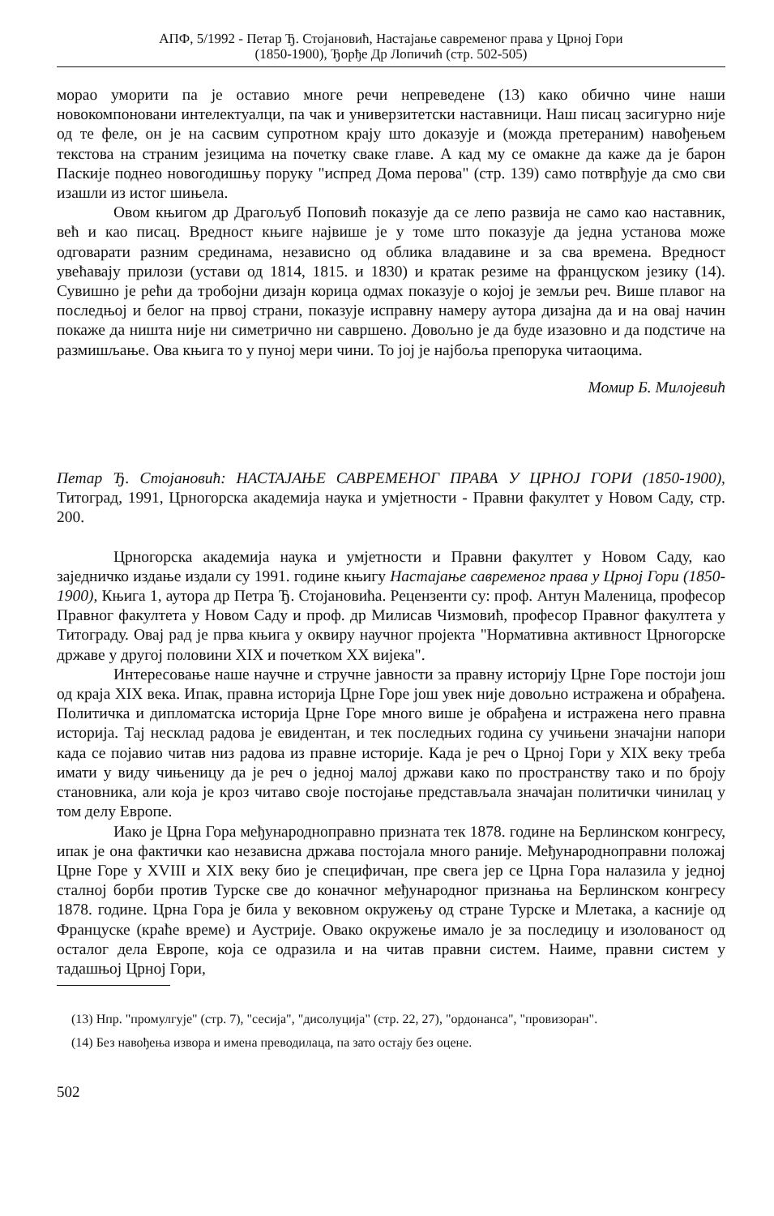АПФ, 5/1992 - Петар Ђ. Стојановић, Настајање савременог права у Црној Гори
(1850-1900), Ђорђе Др Лопичић (стр. 502-505)
морао уморити па је оставио многе речи непреведене (13) како обично чине наши новокомпоновани интелектуалци, па чак и универзитетски наставници. Наш писац засигурно није од те феле, он је на сасвим супротном крају што доказује и (можда претераним) навођењем текстова на страним језицима на почетку сваке главе. А кад му се омакне да каже да је барон Паскије поднео новогодишњу поруку "испред Дома перова" (стр. 139) само потврђује да смо сви изашли из истог шињела.
Овом књигом др Драгољуб Поповић показује да се лепо развија не само као наставник, већ и као писац. Вредност књиге највише је у томе што показује да једна установа може одговарати разним срединама, независно од облика владавине и за сва времена. Вредност увећавају прилози (устави од 1814, 1815. и 1830) и кратак резиме на француском језику (14). Сувишно је рећи да тробојни дизајн корица одмах показује о којој је земљи реч. Више плавог на последњој и белог на првој страни, показује исправну намеру аутора дизајна да и на овај начин покаже да ништа није ни симетрично ни савршено. Довољно је да буде изазовно и да подстиче на размишљање. Ова књига то у пуној мери чини. То јој је најбоља препорука читаоцима.
Момир Б. Милојевић
Петар Ђ. Стојановић: НАСТАЈАЊЕ САВРЕМЕНОГ ПРАВА У ЦРНОЈ ГОРИ (1850-1900), Титоград, 1991, Црногорска академија наука и умјетности - Правни факултет у Новом Саду, стр. 200.
Црногорска академија наука и умјетности и Правни факултет у Новом Саду, као заједничко издање издали су 1991. године књигу Настајање савременог права у Црној Гори (1850-1900), Књига 1, аутора др Петра Ђ. Стојановића. Рецензенти су: проф. Антун Маленица, професор Правног факултета у Новом Саду и проф. др Милисав Чизмовић, професор Правног факултета у Титограду. Овај рад је прва књига у оквиру научног пројекта "Нормативна активност Црногорске државе у другој половини XIX и почетком XX вијека".
Интересовање наше научне и стручне јавности за правну историју Црне Горе постоји још од краја XIX века. Ипак, правна историја Црне Горе још увек није довољно истражена и обрађена. Политичка и дипломатска историја Црне Горе много више је обрађена и истражена него правна историја. Тај несклад радова је евидентан, и тек последњих година су учињени значајни напори када се појавио читав низ радова из правне историје. Када је реч о Црној Гори у XIX веку треба имати у виду чињеницу да је реч о једној малој држави како по пространству тако и по броју становника, али која је кроз читаво своје постојање представљала значајан политички чинилац у том делу Европе.
Иако је Црна Гора међународноправно призната тек 1878. године на Берлинском конгресу, ипак је она фактички као независна држава постојала много раније. Међународноправни положај Црне Горе у XVIII и XIX веку био је специфичан, пре свега јер се Црна Гора налазила у једној сталној борби против Турске све до коначног међународног признања на Берлинском конгресу 1878. године. Црна Гора је била у вековном окружењу од стране Турске и Млетака, а касније од Француске (краће време) и Аустрије. Овако окружење имало је за последицу и изолованост од осталог дела Европе, која се одразила и на читав правни систем. Наиме, правни систем у тадашњој Црној Гори,
(13) Нпр. "промулгује" (стр. 7), "сесија", "дисолуција" (стр. 22, 27), "ордонанса", "провизоран".
(14) Без навођења извора и имена преводилаца, па зато остају без оцене.
502